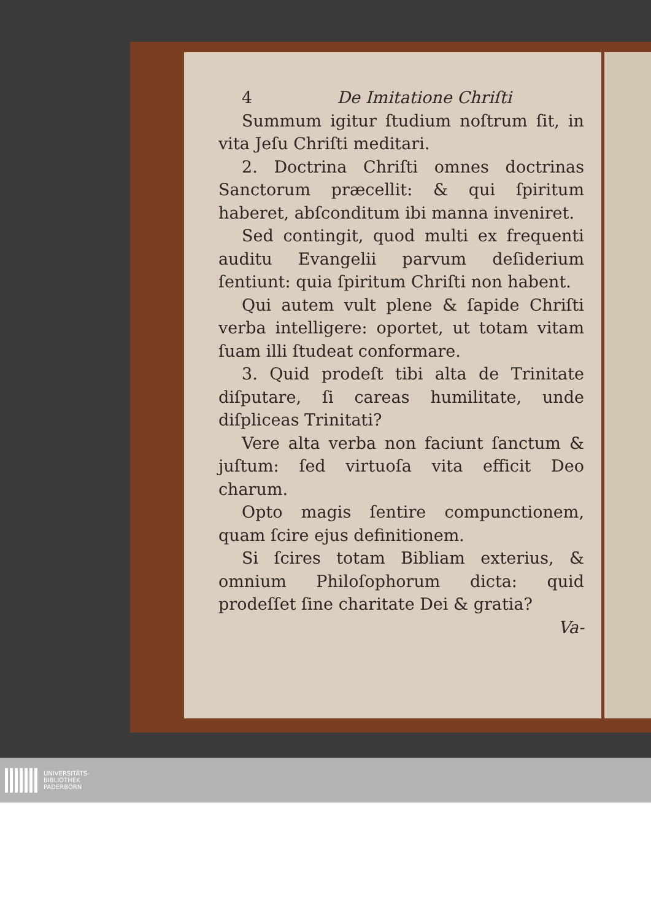4 De Imitatione Chriſti
Summum igitur ſtudium noſtrum ſit, in vita Jeſu Chriſti meditari.
2. Doctrina Chriſti omnes doctrinas Sanctorum præcellit: & qui ſpiritum haberet, abſconditum ibi manna inveniret.
Sed contingit, quod multi ex frequenti auditu Evangelii parvum deſiderium ſentiunt: quia ſpiritum Chriſti non habent.
Qui autem vult plene & ſapide Chriſti verba intelligere: oportet, ut totam vitam ſuam illi ſtudeat conformare.
3. Quid prodeſt tibi alta de Trinitate diſputare, ſi careas humilitate, unde diſpliceas Trinitati?
Vere alta verba non faciunt ſanctum & juſtum: ſed virtuoſa vita efficit Deo charum.
Opto magis ſentire compunctionem, quam ſcire ejus definitionem.
Si ſcires totam Bibliam exterius, & omnium Philoſophorum dicta: quid prodeſſet ſine charitate Dei & gratia?
Va-
UNIVERSITÄTS-
BIBLIOTHEK
PADERBORN